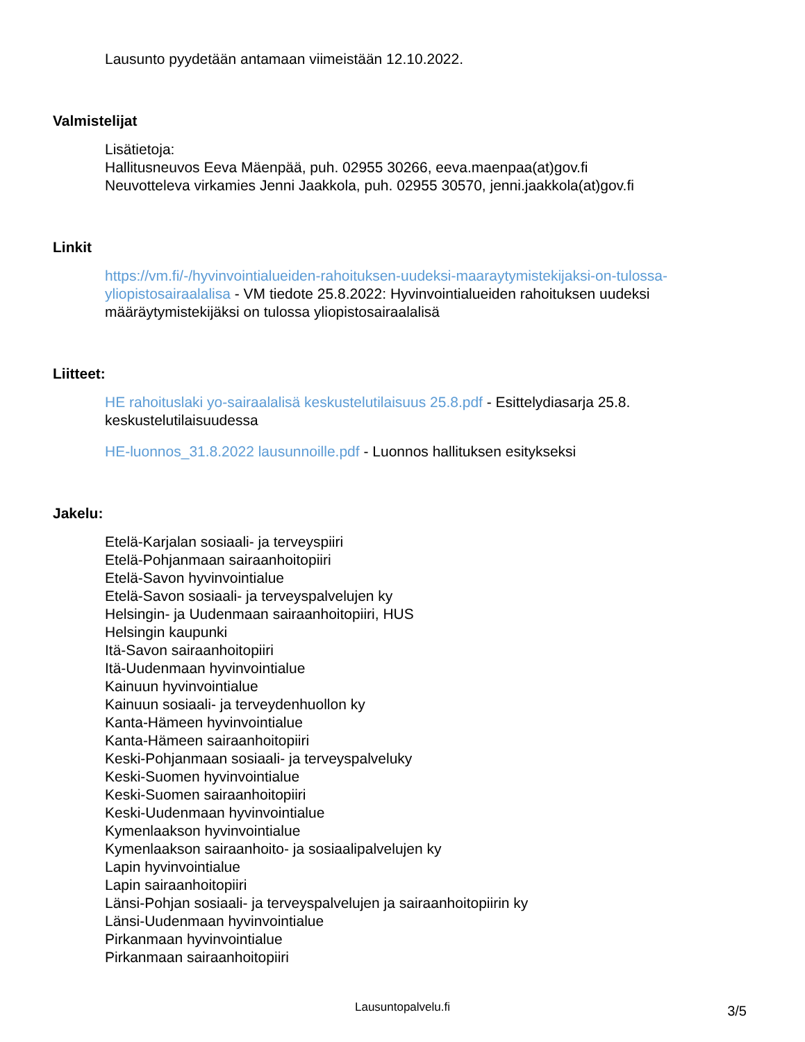Lausunto pyydetään antamaan viimeistään 12.10.2022.
Valmistelijat
Lisätietoja:
Hallitusneuvos Eeva Mäenpää, puh. 02955 30266, eeva.maenpaa(at)gov.fi
Neuvotteleva virkamies Jenni Jaakkola, puh. 02955 30570, jenni.jaakkola(at)gov.fi
Linkit
https://vm.fi/-/hyvinvointialueiden-rahoituksen-uudeksi-maaraytymistekijaksi-on-tulossa-yliopistosairaalalisa - VM tiedote 25.8.2022: Hyvinvointialueiden rahoituksen uudeksi määräytymistekijäksi on tulossa yliopistosairaalalisä
Liitteet:
HE rahoituslaki yo-sairaalalisä keskustelutilaisuus 25.8.pdf - Esittelydiasarja 25.8. keskustelutilaisuudessa
HE-luonnos_31.8.2022 lausunnoille.pdf - Luonnos hallituksen esitykseksi
Jakelu:
Etelä-Karjalan sosiaali- ja terveyspiiri
Etelä-Pohjanmaan sairaanhoitopiiri
Etelä-Savon hyvinvointialue
Etelä-Savon sosiaali- ja terveyspalvelujen ky
Helsingin- ja Uudenmaan sairaanhoitopiiri, HUS
Helsingin kaupunki
Itä-Savon sairaanhoitopiiri
Itä-Uudenmaan hyvinvointialue
Kainuun hyvinvointialue
Kainuun sosiaali- ja terveydenhuollon ky
Kanta-Hämeen hyvinvointialue
Kanta-Hämeen sairaanhoitopiiri
Keski-Pohjanmaan sosiaali- ja terveyspalveluky
Keski-Suomen hyvinvointialue
Keski-Suomen sairaanhoitopiiri
Keski-Uudenmaan hyvinvointialue
Kymenlaakson hyvinvointialue
Kymenlaakson sairaanhoito- ja sosiaalipalvelujen ky
Lapin hyvinvointialue
Lapin sairaanhoitopiiri
Länsi-Pohjan sosiaali- ja terveyspalvelujen ja sairaanhoitopiirin ky
Länsi-Uudenmaan hyvinvointialue
Pirkanmaan hyvinvointialue
Pirkanmaan sairaanhoitopiiri
Lausuntopalvelu.fi
3/5